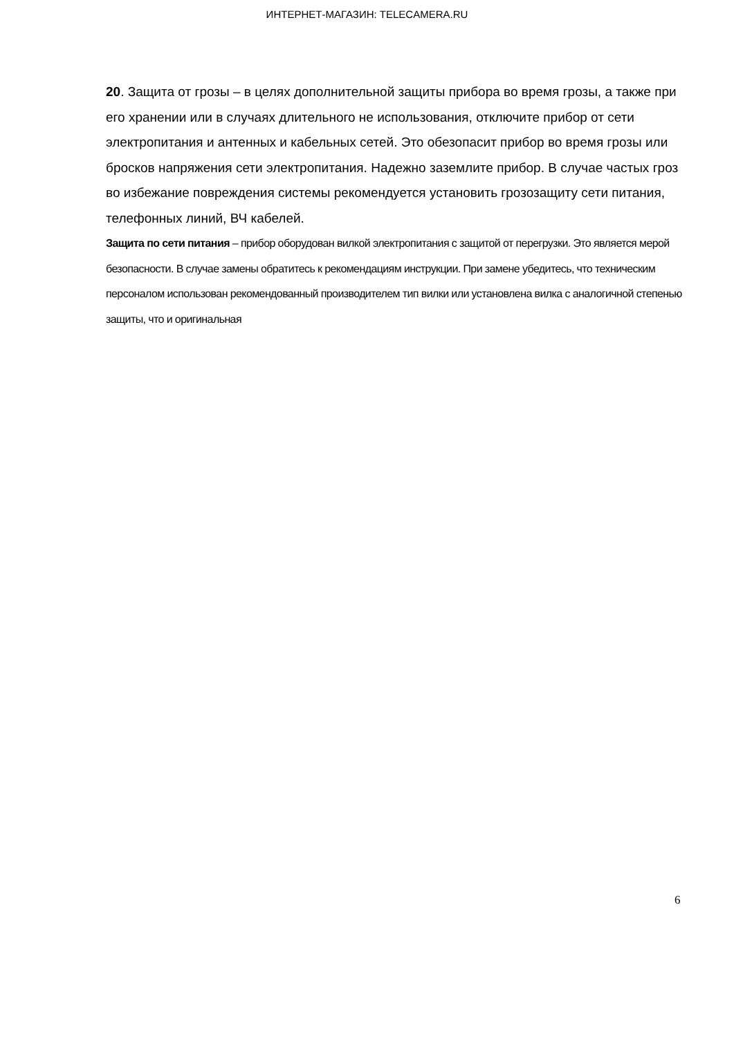ИНТЕРНЕТ-МАГАЗИН: TELECAMERA.RU
20. Защита от грозы – в целях дополнительной защиты прибора во время грозы, а также при его хранении или в случаях длительного не использования, отключите прибор от сети электропитания и антенных и кабельных сетей. Это обезопасит прибор во время грозы или бросков напряжения сети электропитания. Надежно заземлите прибор. В случае частых гроз во избежание повреждения системы рекомендуется установить грозозащиту сети питания, телефонных линий, ВЧ кабелей.
Защита по сети питания – прибор оборудован вилкой электропитания с защитой от перегрузки. Это является мерой безопасности. В случае замены обратитесь к рекомендациям инструкции. При замене убедитесь, что техническим персоналом использован рекомендованный производителем тип вилки или установлена вилка с аналогичной степенью защиты, что и оригинальная
6